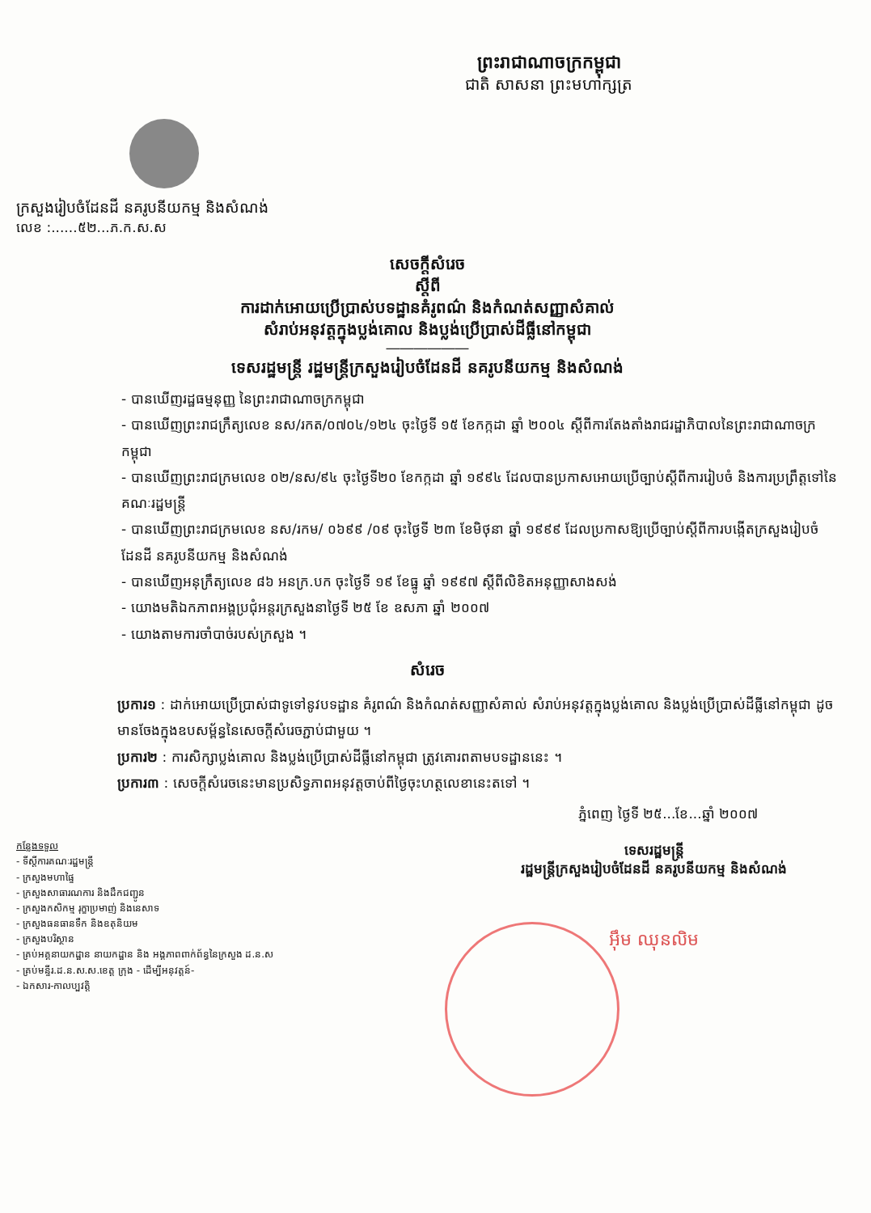ព្រះរាជាណាចក្រកម្ពុជា
ជាតិ សាសនា ព្រះមហាក្សត្រ
ក្រសួងរៀបចំដែនដី នគរូបនីយកម្ម និងសំណង់
លេខ :......៥២...ភ.ក.ស.ស
សេចក្តីសំរេច
ស្តីពី
ការដាក់អោយប្រើប្រាស់បទដ្ឋានគំរូពណ៌ និងកំណត់សញ្ញាសំគាល់
សំរាប់អនុវត្តក្នុងប្លង់គោល និងប្លង់ប្រើប្រាស់ដីធ្លីនៅកម្ពុជា
――――――
ទេសរដ្ឋមន្ត្រី រដ្ឋមន្ត្រីក្រសួងរៀបចំដែនដី នគរូបនីយកម្ម និងសំណង់
- បានឃើញរដ្ឋធម្មនុញ្ញ នៃព្រះរាជាណាចក្រកម្ពុជា
- បានឃើញព្រះរាជក្រឹត្យលេខ នស/រកត/០៧០៤/១២៤ ចុះថ្ងៃទី ១៥ ខែកក្កដា ឆ្នាំ ២០០៤ ស្តីពីការតែងតាំងរាជរដ្ឋាភិបាលនៃព្រះរាជាណាចក្រកម្ពុជា
- បានឃើញព្រះរាជក្រមលេខ ០២/នស/៩៤ ចុះថ្ងៃទី២០ ខែកក្កដា ឆ្នាំ ១៩៩៤ ដែលបានប្រកាសអោយប្រើច្បាប់ស្តីពីការរៀបចំ និងការប្រព្រឹត្តទៅនៃគណៈរដ្ឋមន្ត្រី
- បានឃើញព្រះរាជក្រមលេខ នស/រកម/ ០៦៩៩ /០៩ ចុះថ្ងៃទី ២៣ ខែមិថុនា ឆ្នាំ ១៩៩៩ ដែលប្រកាសឱ្យប្រើច្បាប់ស្តីពីការបង្កើតក្រសួងរៀបចំដែនដី នគរូបនីយកម្ម និងសំណង់
- បានឃើញអនុក្រឹត្យលេខ ៨៦ អនក្រ.បក ចុះថ្ងៃទី ១៩ ខែធ្នូ ឆ្នាំ ១៩៩៧ ស្តីពីលិខិតអនុញ្ញាសាងសង់
- យោងមតិឯកភាពអង្គប្រជុំអន្តរក្រសួងនាថ្ងៃទី ២៥ ខែ ឧសភា ឆ្នាំ ២០០៧
- យោងតាមការចាំបាច់របស់ក្រសួង ។
សំរេច
ប្រការ១ : ដាក់អោយប្រើប្រាស់ជាទូទៅនូវបទដ្ឋាន គំរូពណ៌ និងកំណត់សញ្ញាសំគាល់ សំរាប់អនុវត្តក្នុងប្លង់គោល និងប្លង់ប្រើប្រាស់ដីធ្លីនៅកម្ពុជា ដូចមានចែងក្នុងឧបសម្ព័ន្ធនៃសេចក្តីសំរេចភ្ជាប់ជាមួយ ។
ប្រការ២ : ការសិក្សាប្លង់គោល និងប្លង់ប្រើប្រាស់ដីធ្លីនៅកម្ពុជា ត្រូវគោរពតាមបទដ្ឋាននេះ ។
ប្រការ៣ : សេចក្តីសំរេចនេះមានប្រសិទ្ធភាពអនុវត្តចាប់ពីថ្ងៃចុះហត្ថលេខានេះតទៅ ។
ភ្នំពេញ ថ្ងៃទី ២៥...ខែ...ឆ្នាំ ២០០៧
កន្លែងទទួល
- ទីស្តីការគណៈរដ្ឋមន្ត្រី
- ក្រសួងមហាផ្ទៃ
- ក្រសួងសាធារណការ និងដឹកជញ្ជូន
- ក្រសួងកសិកម្ម រុក្ខាប្រមាញ់ និងនេសាទ
- ក្រសួងធនធានទឹក និងឧតុនិយម
- ក្រសួងបរិស្ថាន
- គ្រប់អគ្គនាយកដ្ឋាន នាយកដ្ឋាន និង អង្គភាពពាក់ព័ន្ធនៃក្រសួង ដ.ន.ស
- គ្រប់មន្ទីរ.ដ.ន.ស.ស.ខេត្ត ក្រុង - ដើម្បីអនុវត្តន៍-
- ឯកសារ-កាលប្បវត្តិ
ទេសរដ្ឋមន្ត្រី
រដ្ឋមន្ត្រីក្រសួងរៀបចំដែនដី នគរូបនីយកម្ម និងសំណង់
អ៊ឹម ឈុនលិម